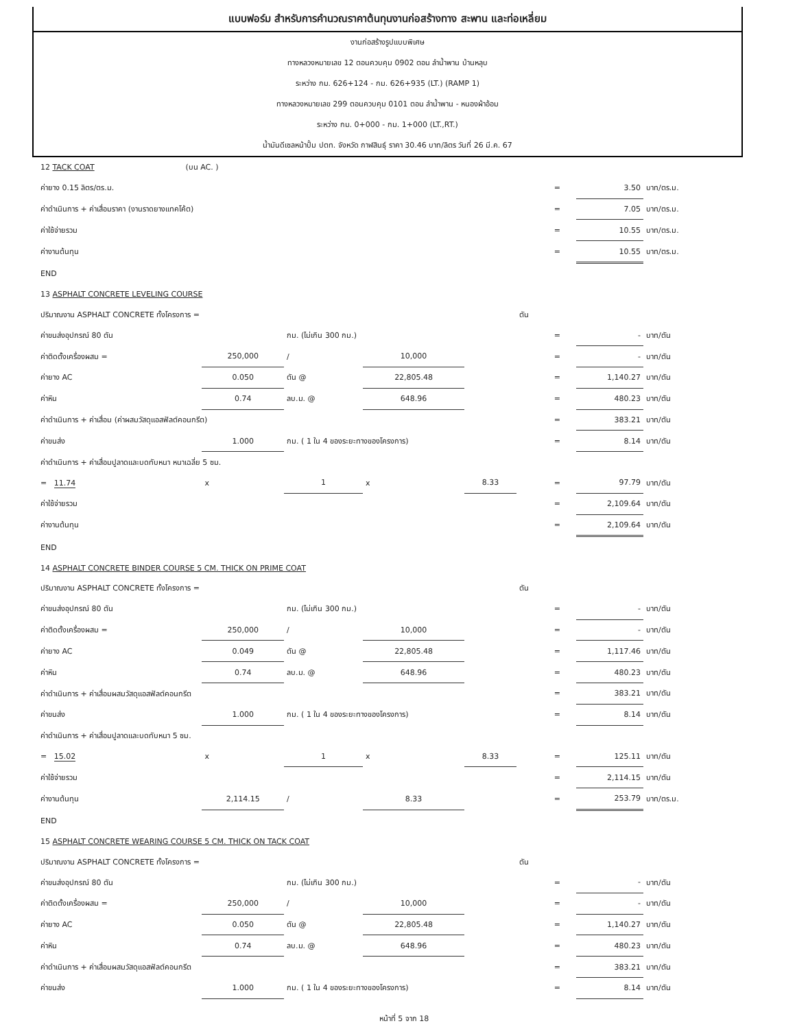แบบฟอร์ม สำหรับการคำนวณราคาต้นทุนงานก่อสร้างทาง สะพาน และท่อเหลี่ยม
งานก่อสร้างรูปแบบพิเศษ
ทางหลวงหมายเลข 12 ตอนควบคุม 0902 ตอน ลำน้ำพาน บ้านหลุบ
ระหว่าง กม. 626+124 - กม. 626+935 (LT.) (RAMP 1)
ทางหลวงหมายเลข 299 ตอนควบคุม 0101 ตอน ลำน้ำพาน - หนองผ้าอ้อม
ระหว่าง กม. 0+000 - กม. 1+000 (LT.,RT.)
น้ำมันดีเซลหน้าปั้ม ปตท. จังหวัด กาฬสินธุ์ ราคา 30.46 บาท/ลิตร วันที่ 26 มี.ค. 67
| 12 TACK COAT (บน AC. ) | | | | | | | | |
| ค่ายาง 0.15 ลิตร/ตร.ม. | | | | | | = | 3.50 | บาท/ตร.ม. |
| ค่าดำเนินการ + ค่าเสื่อมราคา (งานราดยางแทคโค้ต) | | | | | | = | 7.05 | บาท/ตร.ม. |
| ค่าใช้จ่ายรวม | | | | | | = | 10.55 | บาท/ตร.ม. |
| ค่างานต้นทุน | | | | | | = | 10.55 | บาท/ตร.ม. |
| END | | | | | | | | |
| 13 ASPHALT CONCRETE LEVELING COURSE | | | | | | | | |
| ปริมาณงาน ASPHALT CONCRETE ทั้งโครงการ = | | | | | ตัน | | | |
| ค่าขนส่งอุปกรณ์ 80 ตัน | | กม. (ไม่เกิน 300 กม.) | | | | = | - | บาท/ตัน |
| ค่าติดตั้งเครื่องผสม = | 250,000 | / | 10,000 | | | = | - | บาท/ตัน |
| ค่ายาง AC | 0.050 | ตัน @ | 22,805.48 | | | = | 1,140.27 | บาท/ตัน |
| ค่าหิน | 0.74 | ลบ.ม. @ | 648.96 | | | = | 480.23 | บาท/ตัน |
| ค่าดำเนินการ + ค่าเสื่อม (ค่าผสมวัสดุแอสฟัลต์คอนกรีต) | | | | | | = | 383.21 | บาท/ตัน |
| ค่าขนส่ง | 1.000 | กม. ( 1 ใน 4 ของระยะทางของโครงการ) | | | | = | 8.14 | บาท/ตัน |
| ค่าดำเนินการ + ค่าเสื่อมปูลาดและบดทับหนา หนาเฉลี่ย 5 ซม. | | | | | | | | |
| = 11.74 | x | 1 | x | 8.33 | | = | 97.79 | บาท/ตัน |
| ค่าใช้จ่ายรวม | | | | | | = | 2,109.64 | บาท/ตัน |
| ค่างานต้นทุน | | | | | | = | 2,109.64 | บาท/ตัน |
| END | | | | | | | | |
| 14 ASPHALT CONCRETE BINDER COURSE 5 CM. THICK ON PRIME COAT | | | | | | | | |
| ปริมาณงาน ASPHALT CONCRETE ทั้งโครงการ = | | | | | ตัน | | | |
| ค่าขนส่งอุปกรณ์ 80 ตัน | | กม. (ไม่เกิน 300 กม.) | | | | = | - | บาท/ตัน |
| ค่าติดตั้งเครื่องผสม = | 250,000 | / | 10,000 | | | = | - | บาท/ตัน |
| ค่ายาง AC | 0.049 | ตัน @ | 22,805.48 | | | = | 1,117.46 | บาท/ตัน |
| ค่าหิน | 0.74 | ลบ.ม. @ | 648.96 | | | = | 480.23 | บาท/ตัน |
| ค่าดำเนินการ + ค่าเสื่อมผสมวัสดุแอสฟัลต์คอนกรีต | | | | | | = | 383.21 | บาท/ตัน |
| ค่าขนส่ง | 1.000 | กม. ( 1 ใน 4 ของระยะทางของโครงการ) | | | | = | 8.14 | บาท/ตัน |
| ค่าดำเนินการ + ค่าเสื่อมปูลาดและบดทับหนา 5 ซม. | | | | | | | | |
| = 15.02 | x | 1 | x | 8.33 | | = | 125.11 | บาท/ตัน |
| ค่าใช้จ่ายรวม | | | | | | = | 2,114.15 | บาท/ตัน |
| ค่างานต้นทุน | 2,114.15 | / | 8.33 | | | = | 253.79 | บาท/ตร.ม. |
| END | | | | | | | | |
| 15 ASPHALT CONCRETE WEARING COURSE 5 CM. THICK ON TACK COAT | | | | | | | | |
| ปริมาณงาน ASPHALT CONCRETE ทั้งโครงการ = | | | | | ตัน | | | |
| ค่าขนส่งอุปกรณ์ 80 ตัน | | กม. (ไม่เกิน 300 กม.) | | | | = | - | บาท/ตัน |
| ค่าติดตั้งเครื่องผสม = | 250,000 | / | 10,000 | | | = | - | บาท/ตัน |
| ค่ายาง AC | 0.050 | ตัน @ | 22,805.48 | | | = | 1,140.27 | บาท/ตัน |
| ค่าหิน | 0.74 | ลบ.ม. @ | 648.96 | | | = | 480.23 | บาท/ตัน |
| ค่าดำเนินการ + ค่าเสื่อมผสมวัสดุแอสฟัลต์คอนกรีต | | | | | | = | 383.21 | บาท/ตัน |
| ค่าขนส่ง | 1.000 | กม. ( 1 ใน 4 ของระยะทางของโครงการ) | | | | = | 8.14 | บาท/ตัน |
หน้าที่ 5 จาก 18